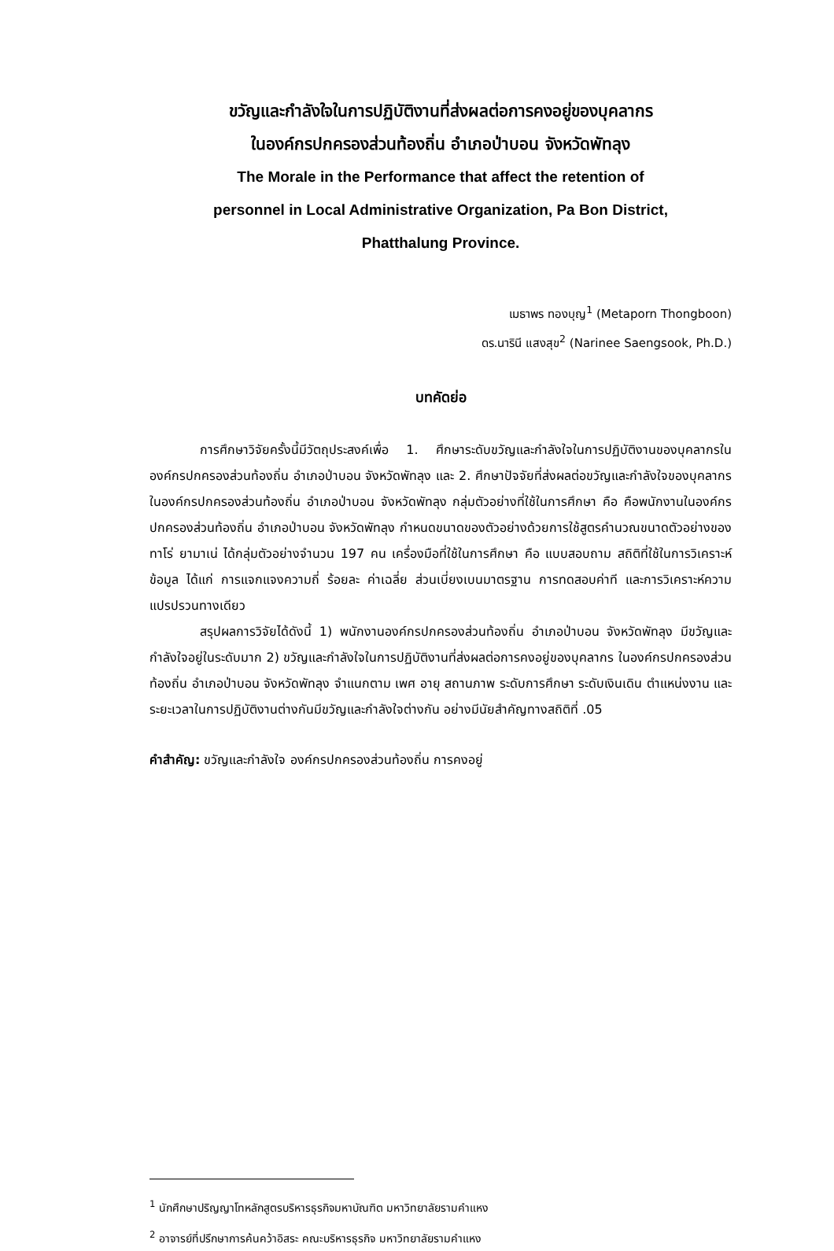ขวัญและกำลังใจในการปฏิบัติงานที่ส่งผลต่อการคงอยู่ของบุคลากร
ในองค์กรปกครองส่วนท้องถิ่น อำเภอป่าบอน จังหวัดพัทลุง
The Morale in the Performance that affect the retention of
personnel in Local Administrative Organization, Pa Bon District,
Phatthalung Province.
เมธาพร ทองบุญ<sup>1</sup> (Metaporn Thongboon)
ดร.นารินี แสงสุข<sup>2</sup> (Narinee Saengsook, Ph.D.)
บทคัดย่อ
การศึกษาวิจัยครั้งนี้มีวัตถุประสงค์เพื่อ 1. ศึกษาระดับขวัญและกำลังใจในการปฏิบัติงานของบุคลากรในองค์กรปกครองส่วนท้องถิ่น อำเภอป่าบอน จังหวัดพัทลุง และ 2. ศึกษาปัจจัยที่ส่งผลต่อขวัญและกำลังใจของบุคลากรในองค์กรปกครองส่วนท้องถิ่น อำเภอป่าบอน จังหวัดพัทลุง กลุ่มตัวอย่างที่ใช้ในการศึกษา คือ คือพนักงานในองค์กรปกครองส่วนท้องถิ่น อำเภอป่าบอน จังหวัดพัทลุง กำหนดขนาดของตัวอย่างด้วยการใช้สูตรคำนวณขนาดตัวอย่างของ ทาโร่ ยามาเน่ ได้กลุ่มตัวอย่างจำนวน 197 คน เครื่องมือที่ใช้ในการศึกษา คือ แบบสอบถาม สถิติที่ใช้ในการวิเคราะห์ข้อมูล ได้แก่ การแจกแจงความถี่ ร้อยละ ค่าเฉลี่ย ส่วนเบี่ยงเบนมาตรฐาน การทดสอบค่าที และการวิเคราะห์ความแปรปรวนทางเดียว
สรุปผลการวิจัยได้ดังนี้ 1) พนักงานองค์กรปกครองส่วนท้องถิ่น อำเภอป่าบอน จังหวัดพัทลุง มีขวัญและกำลังใจอยู่ในระดับมาก 2) ขวัญและกำลังใจในการปฏิบัติงานที่ส่งผลต่อการคงอยู่ของบุคลากร ในองค์กรปกครองส่วนท้องถิ่น อำเภอป่าบอน จังหวัดพัทลุง จำแนกตาม เพศ อายุ สถานภาพ ระดับการศึกษา ระดับเงินเดิน ตำแหน่งงาน และระยะเวลาในการปฏิบัติงานต่างกันมีขวัญและกำลังใจต่างกัน อย่างมีนัยสำคัญทางสถิติที่ .05
คำสำคัญ: ขวัญและกำลังใจ องค์กรปกครองส่วนท้องถิ่น การคงอยู่
<sup>1</sup> นักศึกษาปริญญาโทหลักสูตรบริหารธุรกิจมหาบัณฑิต มหาวิทยาลัยรามคำแหง
<sup>2</sup> อาจารย์ที่ปรึกษาการค้นคว้าอิสระ คณะบริหารธุรกิจ มหาวิทยาลัยรามคำแหง